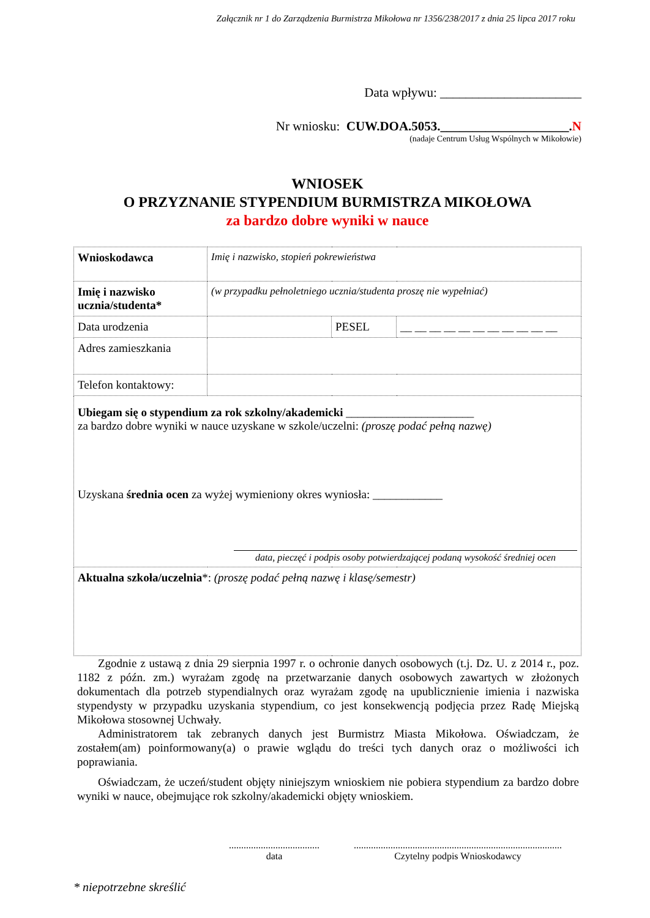Załącznik nr 1 do Zarządzenia Burmistrza Mikołowa nr 1356/238/2017 z dnia 25 lipca 2017 roku
Data wpływu: ______________________
Nr wniosku: CUW.DOA.5053.____________________.N
(nadaje Centrum Usług Wspólnych w Mikołowie)
WNIOSEK
O PRZYZNANIE STYPENDIUM BURMISTRZA MIKOŁOWA
za bardzo dobre wyniki w nauce
| Wnioskodawca | Imię i nazwisko, stopień pokrewieństwa | | |
| Imię i nazwisko ucznia/studenta* | (w przypadku pełnoletniego ucznia/studenta proszę nie wypełniać) | | |
| Data urodzenia | | PESEL | __ __ __ __ __ __ __ __ __ __ __ |
| Adres zamieszkania | | | |
| Telefon kontaktowy: | | | |
| Ubiegam się o stypendium za rok szkolny/akademicki ______________________ za bardzo dobre wyniki w nauce uzyskane w szkole/uczelni: (proszę podać pełną nazwę) Uzyskana średnia ocen za wyżej wymieniony okres wyniosła: ____________ data, pieczęć i podpis osoby potwierdzającej podaną wysokość średniej ocen | | | |
| Aktualna szkoła/uczelnia *: (proszę podać pełną nazwę i klasę/semestr) | | | |
Zgodnie z ustawą z dnia 29 sierpnia 1997 r. o ochronie danych osobowych (t.j. Dz. U. z 2014 r., poz. 1182 z późn. zm.) wyrażam zgodę na przetwarzanie danych osobowych zawartych w złożonych dokumentach dla potrzeb stypendialnych oraz wyrażam zgodę na upublicznienie imienia i nazwiska stypendysty w przypadku uzyskania stypendium, co jest konsekwencją podjęcia przez Radę Miejską Mikołowa stosownej Uchwały.
Administratorem tak zebranych danych jest Burmistrz Miasta Mikołowa. Oświadczam, że zostałem(am) poinformowany(a) o prawie wglądu do treści tych danych oraz o możliwości ich poprawiania.
Oświadczam, że uczeń/student objęty niniejszym wnioskiem nie pobiera stypendium za bardzo dobre wyniki w nauce, obejmujące rok szkolny/akademicki objęty wnioskiem.
.....................................
data
.....................................................................................
Czytelny podpis Wnioskodawcy
* niepotrzebne skreślić